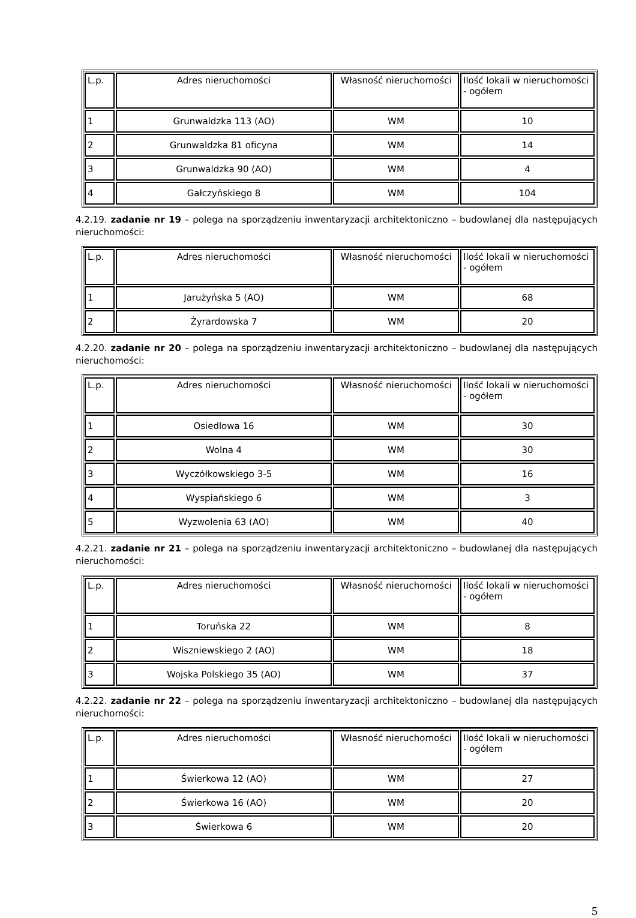| L.p. | Adres nieruchomości | Własność nieruchomości | Ilość lokali w nieruchomości - ogółem |
| 1 | Grunwaldzka 113 (AO) | WM | 10 |
| 2 | Grunwaldzka 81 oficyna | WM | 14 |
| 3 | Grunwaldzka 90 (AO) | WM | 4 |
| 4 | Gałczyńskiego 8 | WM | 104 |
4.2.19. zadanie nr 19 – polega na sporządzeniu inwentaryzacji architektoniczno – budowlanej dla następujących nieruchomości:
| L.p. | Adres nieruchomości | Własność nieruchomości | Ilość lokali w nieruchomości - ogółem |
| 1 | Jarużyńska 5 (AO) | WM | 68 |
| 2 | Żyrardowska 7 | WM | 20 |
4.2.20. zadanie nr 20 – polega na sporządzeniu inwentaryzacji architektoniczno – budowlanej dla następujących nieruchomości:
| L.p. | Adres nieruchomości | Własność nieruchomości | Ilość lokali w nieruchomości - ogółem |
| 1 | Osiedlowa 16 | WM | 30 |
| 2 | Wolna 4 | WM | 30 |
| 3 | Wyczółkowskiego 3-5 | WM | 16 |
| 4 | Wyspiańskiego 6 | WM | 3 |
| 5 | Wyzwolenia 63 (AO) | WM | 40 |
4.2.21. zadanie nr 21 – polega na sporządzeniu inwentaryzacji architektoniczno – budowlanej dla następujących nieruchomości:
| L.p. | Adres nieruchomości | Własność nieruchomości | Ilość lokali w nieruchomości - ogółem |
| 1 | Toruńska 22 | WM | 8 |
| 2 | Wiszniewskiego 2 (AO) | WM | 18 |
| 3 | Wojska Polskiego 35 (AO) | WM | 37 |
4.2.22. zadanie nr 22 – polega na sporządzeniu inwentaryzacji architektoniczno – budowlanej dla następujących nieruchomości:
| L.p. | Adres nieruchomości | Własność nieruchomości | Ilość lokali w nieruchomości - ogółem |
| 1 | Świerkowa 12 (AO) | WM | 27 |
| 2 | Świerkowa 16 (AO) | WM | 20 |
| 3 | Świerkowa 6 | WM | 20 |
5